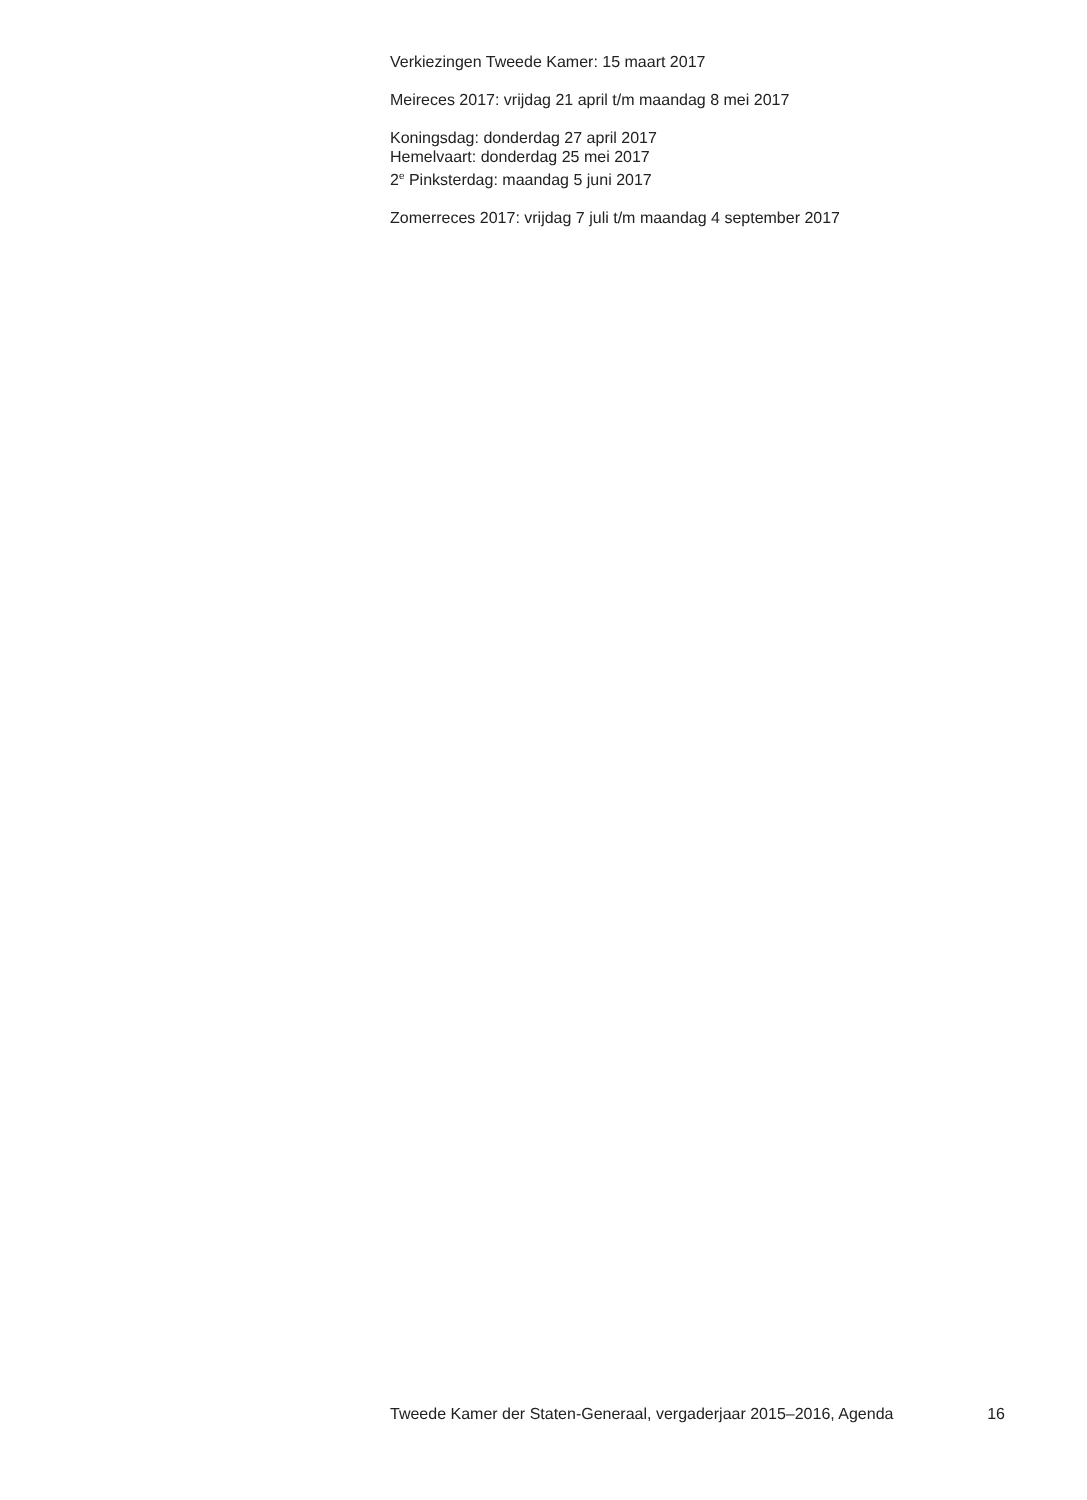Verkiezingen Tweede Kamer: 15 maart 2017
Meireces 2017: vrijdag 21 april t/m maandag 8 mei 2017
Koningsdag: donderdag 27 april 2017
Hemelvaart: donderdag 25 mei 2017
2<sup>e</sup> Pinksterdag: maandag 5 juni 2017
Zomerreces 2017: vrijdag 7 juli t/m maandag 4 september 2017
Tweede Kamer der Staten-Generaal, vergaderjaar 2015–2016, Agenda 16